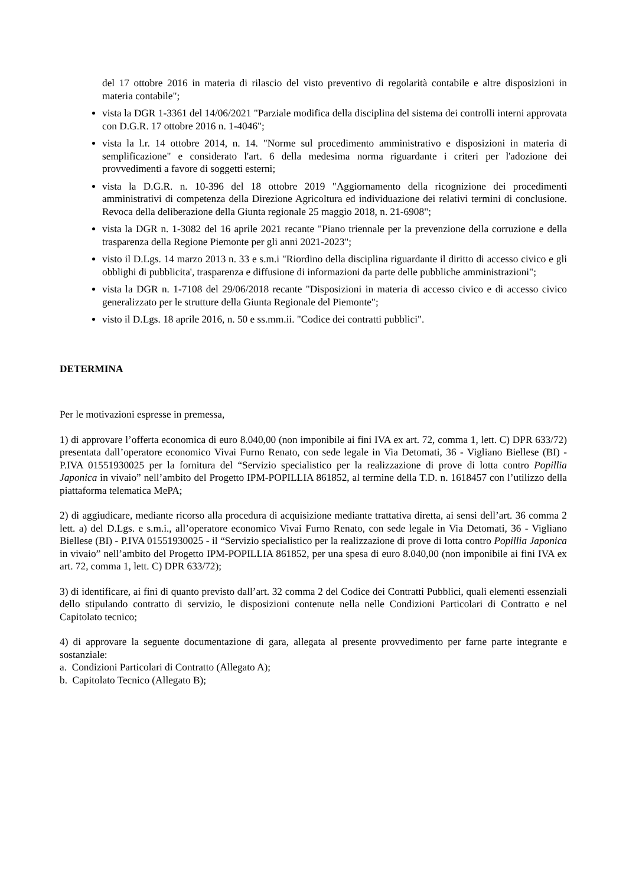del 17 ottobre 2016 in materia di rilascio del visto preventivo di regolarità contabile e altre disposizioni in materia contabile";
vista la DGR 1-3361 del 14/06/2021 "Parziale modifica della disciplina del sistema dei controlli interni approvata con D.G.R. 17 ottobre 2016 n. 1-4046";
vista la l.r. 14 ottobre 2014, n. 14. "Norme sul procedimento amministrativo e disposizioni in materia di semplificazione" e considerato l'art. 6 della medesima norma riguardante i criteri per l'adozione dei provvedimenti a favore di soggetti esterni;
vista la D.G.R. n. 10-396 del 18 ottobre 2019 "Aggiornamento della ricognizione dei procedimenti amministrativi di competenza della Direzione Agricoltura ed individuazione dei relativi termini di conclusione. Revoca della deliberazione della Giunta regionale 25 maggio 2018, n. 21-6908";
vista la DGR n. 1-3082 del 16 aprile 2021 recante "Piano triennale per la prevenzione della corruzione e della trasparenza della Regione Piemonte per gli anni 2021-2023";
visto il D.Lgs. 14 marzo 2013 n. 33 e s.m.i "Riordino della disciplina riguardante il diritto di accesso civico e gli obblighi di pubblicita', trasparenza e diffusione di informazioni da parte delle pubbliche amministrazioni";
vista la DGR n. 1-7108 del 29/06/2018 recante "Disposizioni in materia di accesso civico e di accesso civico generalizzato per le strutture della Giunta Regionale del Piemonte";
visto il D.Lgs. 18 aprile 2016, n. 50 e ss.mm.ii. "Codice dei contratti pubblici".
DETERMINA
Per le motivazioni espresse in premessa,
1) di approvare l’offerta economica di euro 8.040,00 (non imponibile ai fini IVA ex art. 72, comma 1, lett. C) DPR 633/72) presentata dall’operatore economico Vivai Furno Renato, con sede legale in Via Detomati, 36 - Vigliano Biellese (BI) - P.IVA 01551930025 per la fornitura del “Servizio specialistico per la realizzazione di prove di lotta contro Popillia Japonica in vivaio” nell’ambito del Progetto IPM-POPILLIA 861852, al termine della T.D. n. 1618457 con l’utilizzo della piattaforma telematica MePA;
2) di aggiudicare, mediante ricorso alla procedura di acquisizione mediante trattativa diretta, ai sensi dell’art. 36 comma 2 lett. a) del D.Lgs. e s.m.i., all’operatore economico Vivai Furno Renato, con sede legale in Via Detomati, 36 - Vigliano Biellese (BI) - P.IVA 01551930025 - il “Servizio specialistico per la realizzazione di prove di lotta contro Popillia Japonica in vivaio” nell’ambito del Progetto IPM-POPILLIA 861852, per una spesa di euro 8.040,00 (non imponibile ai fini IVA ex art. 72, comma 1, lett. C) DPR 633/72);
3) di identificare, ai fini di quanto previsto dall’art. 32 comma 2 del Codice dei Contratti Pubblici, quali elementi essenziali dello stipulando contratto di servizio, le disposizioni contenute nella nelle Condizioni Particolari di Contratto e nel Capitolato tecnico;
4) di approvare la seguente documentazione di gara, allegata al presente provvedimento per farne parte integrante e sostanziale:
a. Condizioni Particolari di Contratto (Allegato A);
b. Capitolato Tecnico (Allegato B);